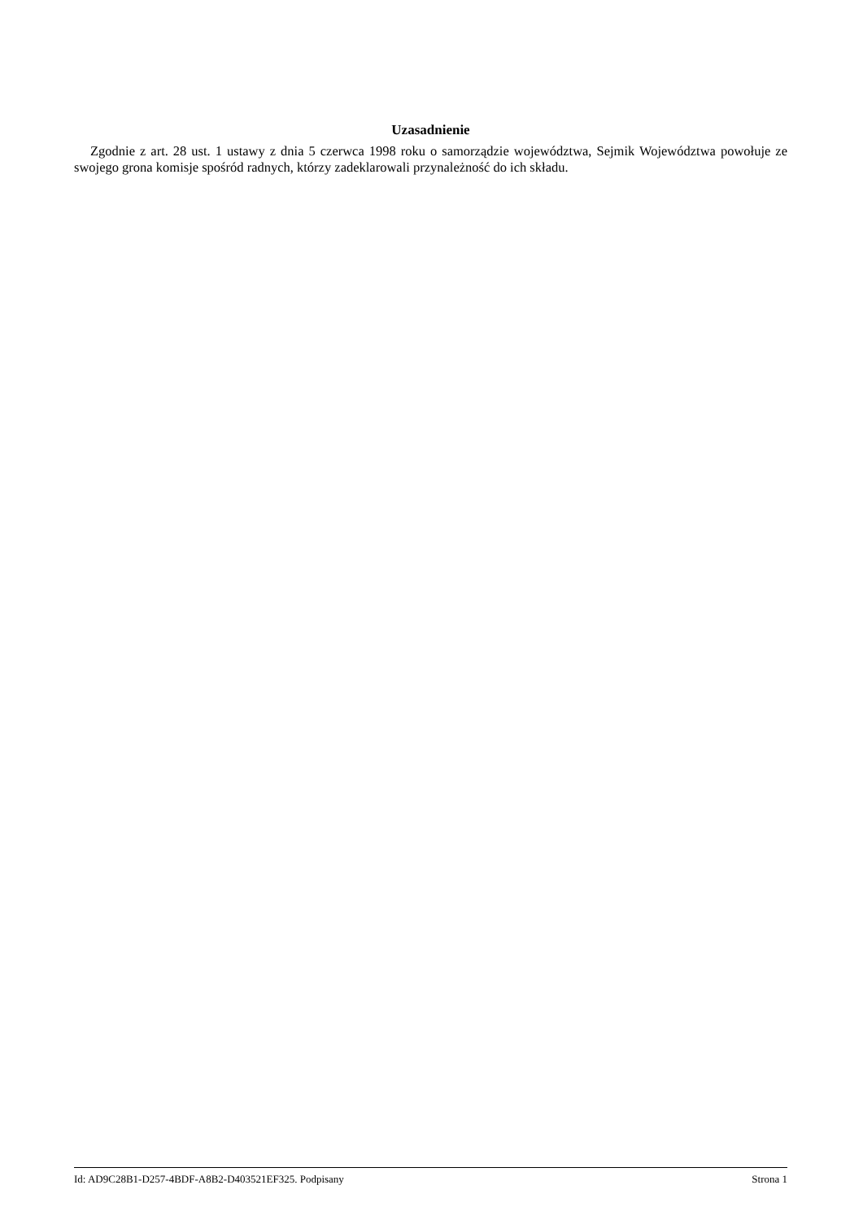Uzasadnienie
Zgodnie z art. 28 ust. 1 ustawy z dnia 5 czerwca 1998 roku o samorządzie województwa, Sejmik Województwa powołuje ze swojego grona komisje spośród radnych, którzy zadeklarowali przynależność do ich składu.
Id: AD9C28B1-D257-4BDF-A8B2-D403521EF325. Podpisany Strona 1